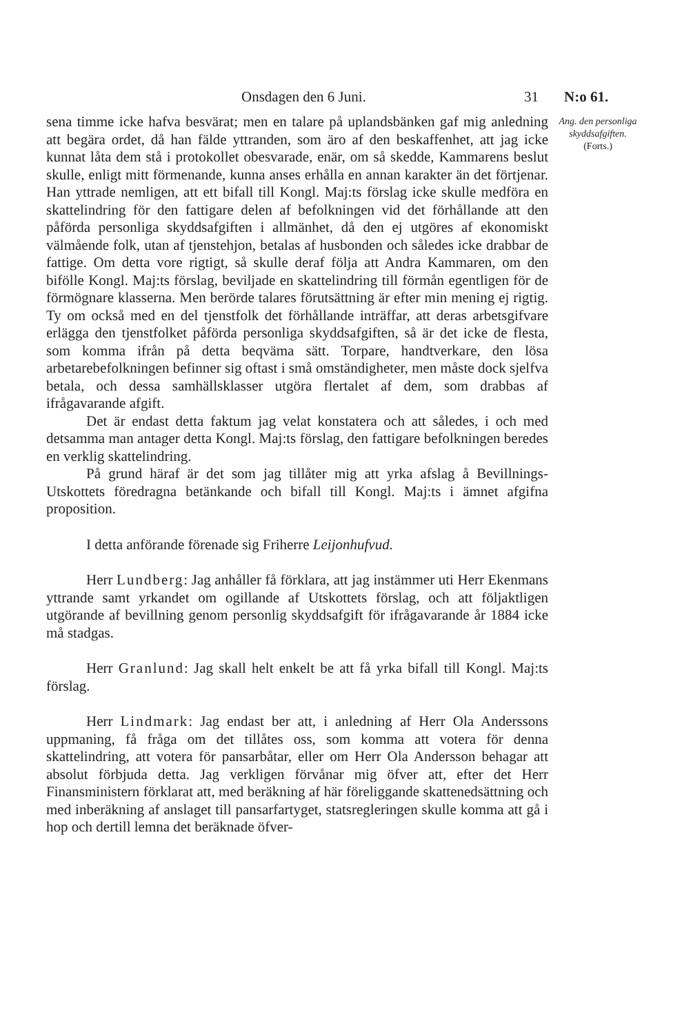Onsdagen den 6 Juni. 31 N:o 61.
Ang. den personliga skyddsafgiften.
(Forts.)
sena timme icke hafva besvärat; men en talare på uplandsbänken gaf mig anledning att begära ordet, då han fälde yttranden, som äro af den beskaffenhet, att jag icke kunnat låta dem stå i protokollet obesvarade, enär, om så skedde, Kammarens beslut skulle, enligt mitt förmenande, kunna anses erhålla en annan karakter än det förtjenar. Han yttrade nemligen, att ett bifall till Kongl. Maj:ts förslag icke skulle medföra en skattelindring för den fattigare delen af befolkningen vid det förhållande att den påförda personliga skyddsafgiften i allmänhet, då den ej utgöres af ekonomiskt välmående folk, utan af tjenstehjon, betalas af husbonden och således icke drabbar de fattige. Om detta vore rigtigt, så skulle deraf följa att Andra Kammaren, om den bifölle Kongl. Maj:ts förslag, beviljade en skattelindring till förmån egentligen för de förmögnare klasserna. Men berörde talares förutsättning är efter min mening ej rigtig. Ty om också med en del tjenstfolk det förhållande inträffar, att deras arbetsgifvare erlägga den tjenstfolket påförda personliga skyddsafgiften, så är det icke de flesta, som komma ifrån på detta beqväma sätt. Torpare, handtverkare, den lösa arbetarebefolkningen befinner sig oftast i små omständigheter, men måste dock sjelfva betala, och dessa samhällsklasser utgöra flertalet af dem, som drabbas af ifrågavarande afgift.
Det är endast detta faktum jag velat konstatera och att således, i och med detsamma man antager detta Kongl. Maj:ts förslag, den fattigare befolkningen beredes en verklig skattelindring.
På grund häraf är det som jag tillåter mig att yrka afslag å Bevillnings-Utskottets föredragna betänkande och bifall till Kongl. Maj:ts i ämnet afgifna proposition.
I detta anförande förenade sig Friherre Leijonhufvud.
Herr Lundberg: Jag anhåller få förklara, att jag instämmer uti Herr Ekenmans yttrande samt yrkandet om ogillande af Utskottets förslag, och att följaktligen utgörande af bevillning genom personlig skyddsafgift för ifrågavarande år 1884 icke må stadgas.
Herr Granlund: Jag skall helt enkelt be att få yrka bifall till Kongl. Maj:ts förslag.
Herr Lindmark: Jag endast ber att, i anledning af Herr Ola Anderssons uppmaning, få fråga om det tillåtes oss, som komma att votera för denna skattelindring, att votera för pansarbåtar, eller om Herr Ola Andersson behagar att absolut förbjuda detta. Jag verkligen förvånar mig öfver att, efter det Herr Finansministern förklarat att, med beräkning af här föreliggande skattenedsättning och med inberäkning af anslaget till pansarfartyget, statsregleringen skulle komma att gå i hop och dertill lemna det beräknade öfver-